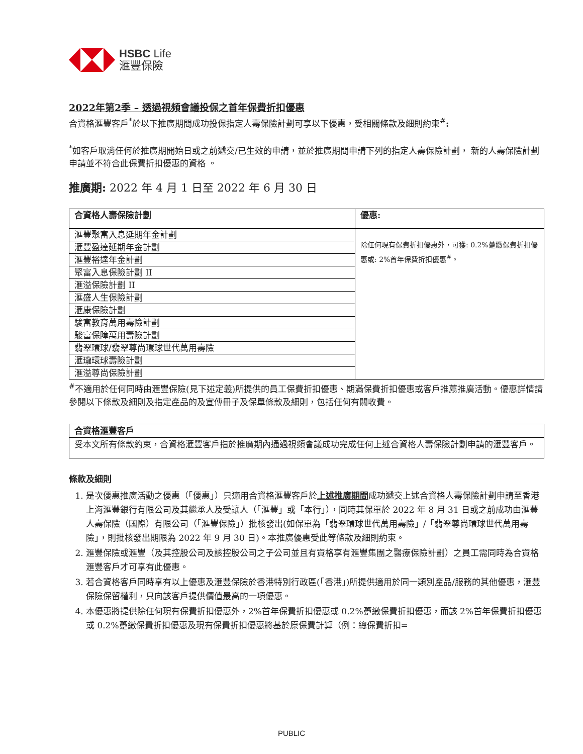HSBC Life
滙豐保險
2022年第2季 – 透過視頻會議投保之首年保費折扣優惠
合資格滙豐客戶<sup>*</sup>於以下推廣期間成功投保指定人壽保險計劃可享以下優惠，受相關條款及細則約束<sup>#</sup>:
<sup>*</sup> 如客戶取消任何於推廣期開始日或之前遞交/已生效的申請，並於推廣期間申請下列的指定人壽保險計劃， 新的人壽保險計劃申請並不符合此保費折扣優惠的資格 。
推廣期: 2022 年 4 月 1 日至 2022 年 6 月 30 日
| 合資格人壽保險計劃 | 優惠: |
| --- | --- |
| 滙豐聚富入息延期年金計劃 | 除任何現有保費折扣優惠外，可獲: 0.2%躉繳保費折扣優惠或: 2%首年保費折扣優惠<sup>#</sup>。 |
| 滙豐盈達延期年金計劃 | |
| 滙豐裕達年金計劃 | |
| 聚富入息保險計劃 II | |
| 滙溢保險計劃 II | |
| 滙盛人生保險計劃 | |
| 滙康保險計劃 | |
| 駿富教育萬用壽險計劃 | |
| 駿富保障萬用壽險計劃 | |
| 翡翠環球/翡翠尊尚環球世代萬用壽險 | |
| 滙瓏環球壽險計劃 | |
| 滙溢尊尚保險計劃 | |
<sup>#</sup> 不適用於任何同時由滙豐保險(見下述定義)所提供的員工保費折扣優惠、期滿保費折扣優惠或客戶推薦推廣活動。優惠詳情請參閱以下條款及細則及指定產品的及宣傳冊子及保單條款及細則，包括任何有關收費。
合資格滙豐客戶
受本文所有條款約束，合資格滙豐客戶指於推廣期內通過視頻會議成功完成任何上述合資格人壽保險計劃申請的滙豐客戶。
條款及細則
1. 是次優惠推廣活動之優惠（「優惠」）只適用合資格滙豐客戶於上述推廣期間成功遞交上述合資格人壽保險計劃申請至香港上海滙豐銀行有限公司及其繼承人及受讓人（「滙豐」或「本行」），同時其保單於 2022 年 8 月 31 日或之前成功由滙豐人壽保險（國際）有限公司（「滙豐保險」）批核發出(如保單為「翡翠環球世代萬用壽險」/「翡翠尊尚環球世代萬用壽險」，則批核發出期限為 2022 年 9 月 30 日)。本推廣優惠受此等條款及細則約束。
2. 滙豐保險或滙豐（及其控股公司及該控股公司之子公司並且有資格享有滙豐集團之醫療保險計劃）之員工需同時為合資格滙豐客戶才可享有此優惠。
3. 若合資格客戶同時享有以上優惠及滙豐保險於香港特別行政區(「香港」)所提供適用於同一類別產品/服務的其他優惠，滙豐保險保留權利，只向該客戶提供價值最高的一項優惠。
4. 本優惠將提供除任何現有保費折扣優惠外，2%首年保費折扣優惠或 0.2%躉繳保費折扣優惠，而該 2%首年保費折扣優惠或 0.2%躉繳保費折扣優惠及現有保費折扣優惠將基於原保費計算（例：總保費折扣=
PUBLIC